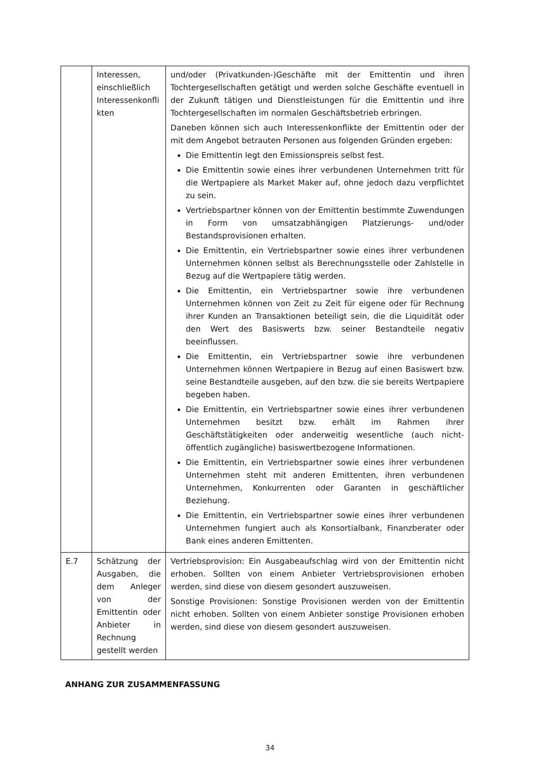| | Interessen, einschließlich Interessenkonfli kten | und/oder (Privatkunden-)Geschäfte mit der Emittentin und ihren Tochtergesellschaften getätigt und werden solche Geschäfte eventuell in der Zukunft tätigen und Dienstleistungen für die Emittentin und ihre Tochtergesellschaften im normalen Geschäftsbetrieb erbringen. Daneben können sich auch Interessenkonflikte der Emittentin oder der mit dem Angebot betrauten Personen aus folgenden Gründen ergeben: Die Emittentin legt den Emissionspreis selbst fest. Die Emittentin sowie eines ihrer verbundenen Unternehmen tritt für die Wertpapiere als Market Maker auf, ohne jedoch dazu verpflichtet zu sein. Vertriebspartner können von der Emittentin bestimmte Zuwendungen in Form von umsatzabhängigen Platzierungs- und/oder Bestandsprovisionen erhalten. Die Emittentin, ein Vertriebspartner sowie eines ihrer verbundenen Unternehmen können selbst als Berechnungsstelle oder Zahlstelle in Bezug auf die Wertpapiere tätig werden. Die Emittentin, ein Vertriebspartner sowie ihre verbundenen Unternehmen können von Zeit zu Zeit für eigene oder für Rechnung ihrer Kunden an Transaktionen beteiligt sein, die die Liquidität oder den Wert des Basiswerts bzw. seiner Bestandteile negativ beeinflussen. Die Emittentin, ein Vertriebspartner sowie ihre verbundenen Unternehmen können Wertpapiere in Bezug auf einen Basiswert bzw. seine Bestandteile ausgeben, auf den bzw. die sie bereits Wertpapiere begeben haben. Die Emittentin, ein Vertriebspartner sowie eines ihrer verbundenen Unternehmen besitzt bzw. erhält im Rahmen ihrer Geschäftstätigkeiten oder anderweitig wesentliche (auch nicht-öffentlich zugängliche) basiswertbezogene Informationen. Die Emittentin, ein Vertriebspartner sowie eines ihrer verbundenen Unternehmen steht mit anderen Emittenten, ihren verbundenen Unternehmen, Konkurrenten oder Garanten in geschäftlicher Beziehung. Die Emittentin, ein Vertriebspartner sowie eines ihrer verbundenen Unternehmen fungiert auch als Konsortialbank, Finanzberater oder Bank eines anderen Emittenten. |
| E.7 | Schätzung der Ausgaben, die dem Anleger von der Emittentin oder Anbieter in Rechnung gestellt werden | Vertriebsprovision: Ein Ausgabeaufschlag wird von der Emittentin nicht erhoben. Sollten von einem Anbieter Vertriebsprovisionen erhoben werden, sind diese von diesem gesondert auszuweisen. Sonstige Provisionen: Sonstige Provisionen werden von der Emittentin nicht erhoben. Sollten von einem Anbieter sonstige Provisionen erhoben werden, sind diese von diesem gesondert auszuweisen. |
ANHANG ZUR ZUSAMMENFASSUNG
34